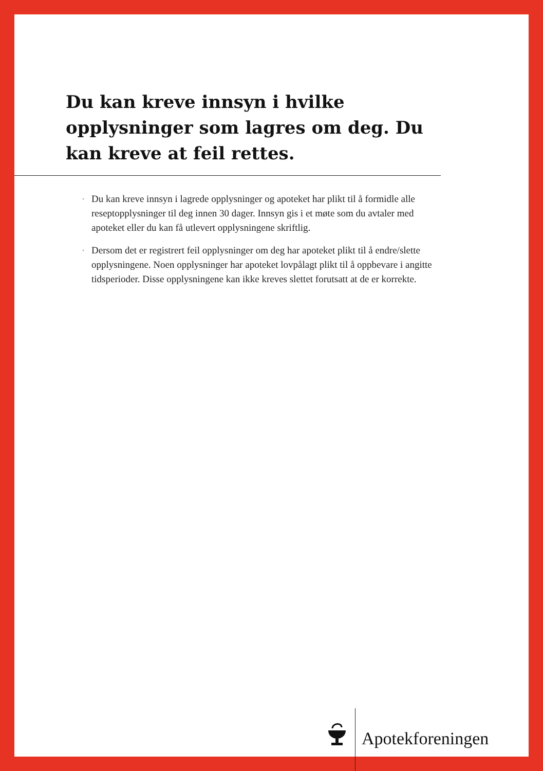Du kan kreve innsyn i hvilke opplysninger som lagres om deg. Du kan kreve at feil rettes.
• Du kan kreve innsyn i lagrede opplysninger og apoteket har plikt til å formidle alle reseptopplysninger til deg innen 30 dager. Innsyn gis i et møte som du avtaler med apoteket eller du kan få utlevert opplysningene skriftlig.
• Dersom det er registrert feil opplysninger om deg har apoteket plikt til å endre/slette opplysningene. Noen opplysninger har apoteket lovpålagt plikt til å oppbevare i angitte tidsperioder. Disse opplysningene kan ikke kreves slettet forutsatt at de er korrekte.
Apotekforeningen